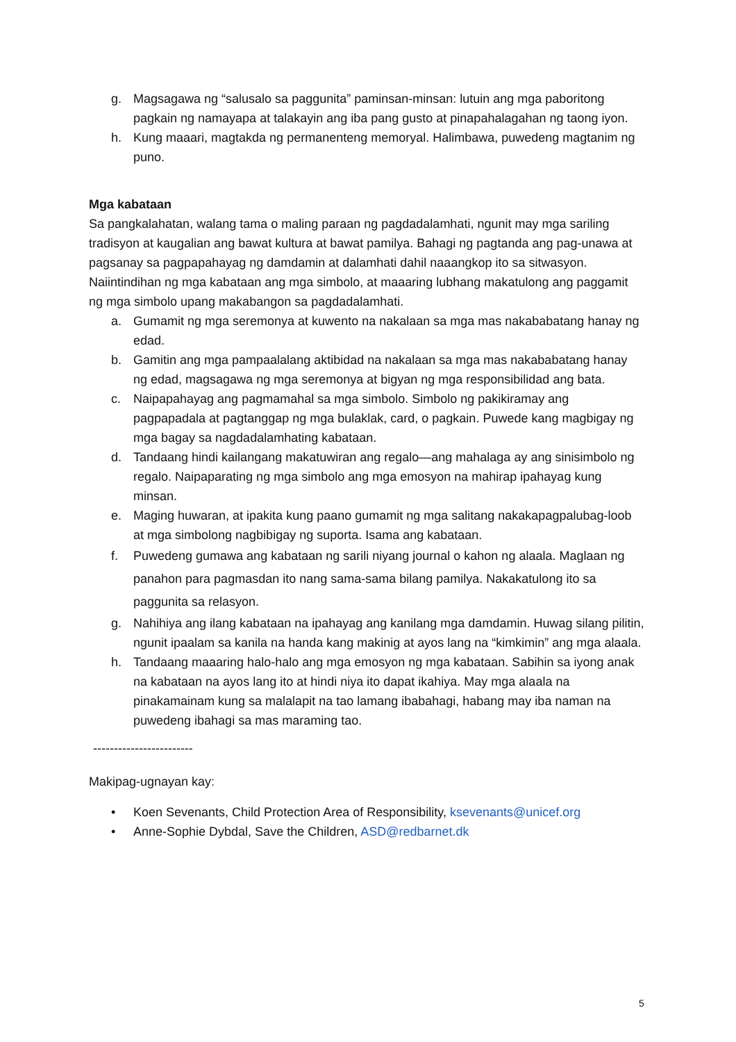g. Magsagawa ng “salusalo sa paggunita” paminsan-minsan: lutuin ang mga paboritong pagkain ng namayapa at talakayin ang iba pang gusto at pinapahalagahan ng taong iyon.
h. Kung maaari, magtakda ng permanenteng memoryal. Halimbawa, puwedeng magtanim ng puno.
Mga kabataan
Sa pangkalahatan, walang tama o maling paraan ng pagdadalamhati, ngunit may mga sariling tradisyon at kaugalian ang bawat kultura at bawat pamilya. Bahagi ng pagtanda ang pag-unawa at pagsanay sa pagpapahayag ng damdamin at dalamhati dahil naaangkop ito sa sitwasyon. Naiintindihan ng mga kabataan ang mga simbolo, at maaaring lubhang makatulong ang paggamit ng mga simbolo upang makabangon sa pagdadalamhati.
a. Gumamit ng mga seremonya at kuwento na nakalaan sa mga mas nakababatang hanay ng edad.
b. Gamitin ang mga pampaalalang aktibidad na nakalaan sa mga mas nakababatang hanay ng edad, magsagawa ng mga seremonya at bigyan ng mga responsibilidad ang bata.
c. Naipapahayag ang pagmamahal sa mga simbolo. Simbolo ng pakikiramay ang pagpapadala at pagtanggap ng mga bulaklak, card, o pagkain. Puwede kang magbigay ng mga bagay sa nagdadalamhating kabataan.
d. Tandaang hindi kailangang makatuwiran ang regalo—ang mahalaga ay ang sinisimbolo ng regalo. Naipaparating ng mga simbolo ang mga emosyon na mahirap ipahayag kung minsan.
e. Maging huwaran, at ipakita kung paano gumamit ng mga salitang nakakapagpalubag-loob at mga simbolong nagbibigay ng suporta. Isama ang kabataan.
f. Puwedeng gumawa ang kabataan ng sarili niyang journal o kahon ng alaala. Maglaan ng panahon para pagmasdan ito nang sama-sama bilang pamilya. Nakakatulong ito sa paggunita sa relasyon.
g. Nahihiya ang ilang kabataan na ipahayag ang kanilang mga damdamin. Huwag silang pilitin, ngunit ipaalam sa kanila na handa kang makinig at ayos lang na “kimkimin” ang mga alaala.
h. Tandaang maaaring halo-halo ang mga emosyon ng mga kabataan. Sabihin sa iyong anak na kabataan na ayos lang ito at hindi niya ito dapat ikahiya. May mga alaala na pinakamainam kung sa malalapit na tao lamang ibabahagi, habang may iba naman na puwedeng ibahagi sa mas maraming tao.
------------------------
Makipag-ugnayan kay:
• Koen Sevenants, Child Protection Area of Responsibility, ksevenants@unicef.org
• Anne-Sophie Dybdal, Save the Children, ASD@redbarnet.dk
5